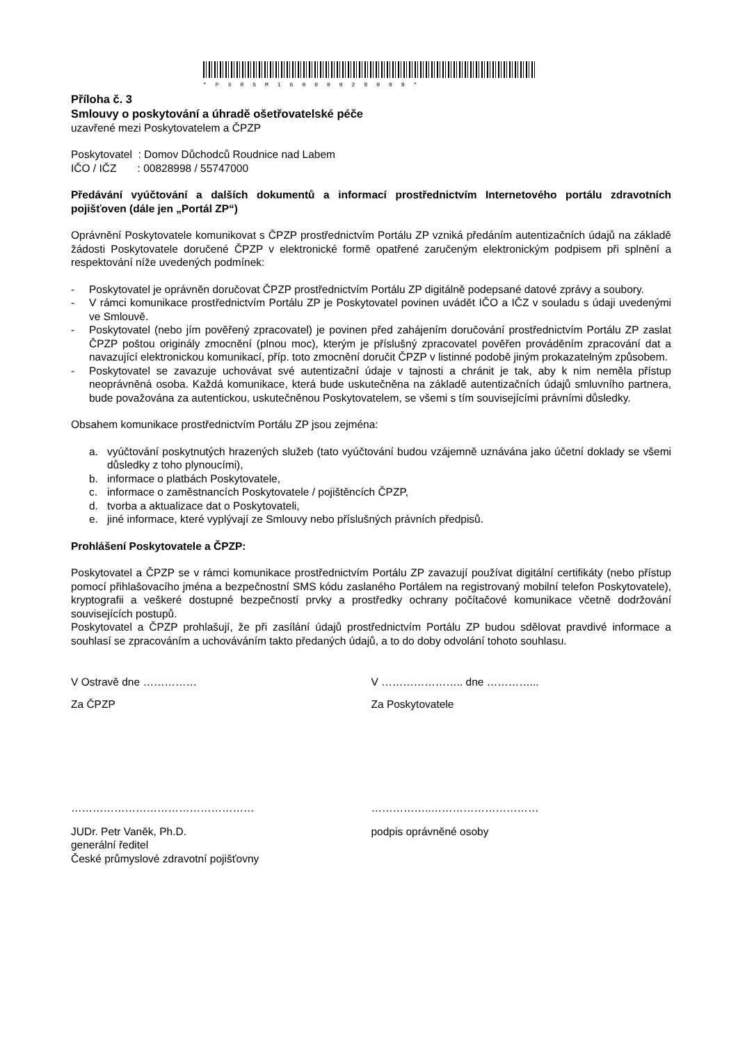*P3RSM16000028008*
Příloha č. 3
Smlouvy o poskytování a úhradě ošetřovatelské péče
uzavřené mezi Poskytovatelem a ČPZP
Poskytovatel : Domov Důchodců Roudnice nad Labem
IČO / IČZ : 00828998 / 55747000
Předávání vyúčtování a dalších dokumentů a informací prostřednictvím Internetového portálu zdravotních pojišťoven (dále jen „Portál ZP“)
Oprávnění Poskytovatele komunikovat s ČPZP prostřednictvím Portálu ZP vzniká předáním autentizačních údajů na základě žádosti Poskytovatele doručené ČPZP v elektronické formě opatřené zaručeným elektronickým podpisem při splnění a respektování níže uvedených podmínek:
- Poskytovatel je oprávněn doručovat ČPZP prostřednictvím Portálu ZP digitálně podepsané datové zprávy a soubory.
- V rámci komunikace prostřednictvím Portálu ZP je Poskytovatel povinen uvádět IČO a IČZ v souladu s údaji uvedenými ve Smlouvě.
- Poskytovatel (nebo jím pověřený zpracovatel) je povinen před zahájením doručování prostřednictvím Portálu ZP zaslat ČPZP poštou originály zmocnění (plnou moc), kterým je příslušný zpracovatel pověřen prováděním zpracování dat a navazující elektronickou komunikací, příp. toto zmocnění doručit ČPZP v listinné podobě jiným prokazatelným způsobem.
- Poskytovatel se zavazuje uchovávat své autentizační údaje v tajnosti a chránit je tak, aby k nim neměla přístup neoprávněná osoba. Každá komunikace, která bude uskutečněna na základě autentizačních údajů smluvního partnera, bude považována za autentickou, uskutečněnou Poskytovatelem, se všemi s tím souvisejícími právními důsledky.
Obsahem komunikace prostřednictvím Portálu ZP jsou zejména:
a. vyúčtování poskytnutých hrazených služeb (tato vyúčtování budou vzájemně uznávána jako účetní doklady se všemi důsledky z toho plynoucími),
b. informace o platbách Poskytovatele,
c. informace o zaměstnancích Poskytovatele / pojištěncích ČPZP,
d. tvorba a aktualizace dat o Poskytovateli,
e. jiné informace, které vyplývají ze Smlouvy nebo příslušných právních předpisů.
Prohlášení Poskytovatele a ČPZP:
Poskytovatel a ČPZP se v rámci komunikace prostřednictvím Portálu ZP zavazují používat digitální certifikáty (nebo přístup pomocí přihlašovacího jména a bezpečnostní SMS kódu zaslaného Portálem na registrovaný mobilní telefon Poskytovatele), kryptografii a veškeré dostupné bezpečností prvky a prostředky ochrany počítačové komunikace včetně dodržování souvisejících postupů.
Poskytovatel a ČPZP prohlašují, že při zasílání údajů prostřednictvím Portálu ZP budou sdělovat pravdivé informace a souhlasí se zpracováním a uchováváním takto předaných údajů, a to do doby odvolání tohoto souhlasu.
V Ostravě dne …………… V ………………….. dne …………...
Za ČPZP Za Poskytovatele
…………………………………………… ……………..…………………………
JUDr. Petr Vaněk, Ph.D.
generální ředitel
České průmyslové zdravotní pojišťovny
podpis oprávněné osoby